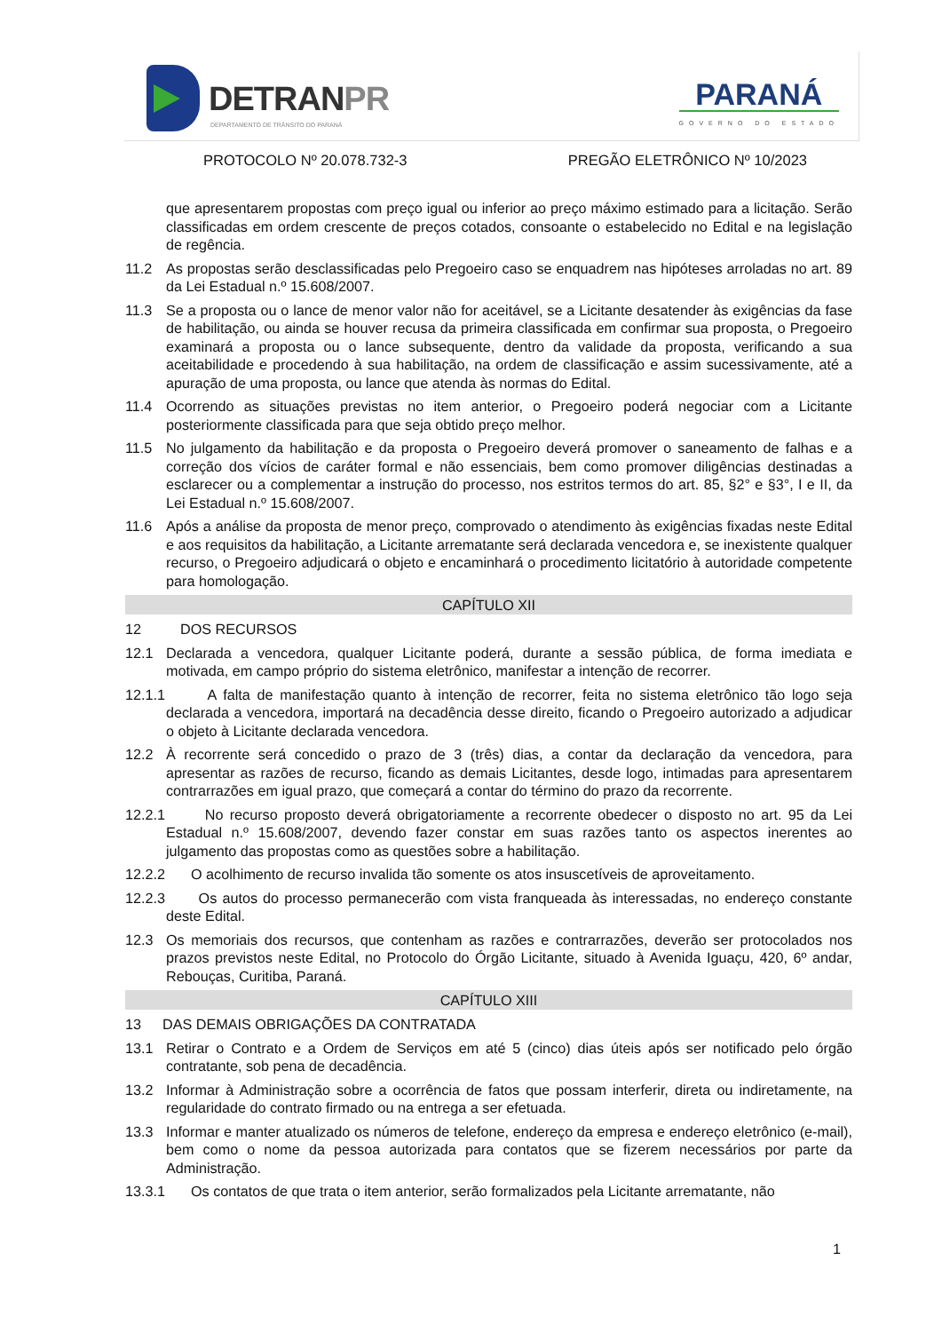DETRANPR
DEPARTAMENTO DE TRÂNSITO DO PARANÁ
PARANÁ
GOVERNO DO ESTADO
PROTOCOLO Nº 20.078.732-3 PREGÃO ELETRÔNICO Nº 10/2023
que apresentarem propostas com preço igual ou inferior ao preço máximo estimado para a licitação. Serão classificadas em ordem crescente de preços cotados, consoante o estabelecido no Edital e na legislação de regência.
11.2 As propostas serão desclassificadas pelo Pregoeiro caso se enquadrem nas hipóteses arroladas no art. 89 da Lei Estadual n.º 15.608/2007.
11.3 Se a proposta ou o lance de menor valor não for aceitável, se a Licitante desatender às exigências da fase de habilitação, ou ainda se houver recusa da primeira classificada em confirmar sua proposta, o Pregoeiro examinará a proposta ou o lance subsequente, dentro da validade da proposta, verificando a sua aceitabilidade e procedendo à sua habilitação, na ordem de classificação e assim sucessivamente, até a apuração de uma proposta, ou lance que atenda às normas do Edital.
11.4 Ocorrendo as situações previstas no item anterior, o Pregoeiro poderá negociar com a Licitante posteriormente classificada para que seja obtido preço melhor.
11.5 No julgamento da habilitação e da proposta o Pregoeiro deverá promover o saneamento de falhas e a correção dos vícios de caráter formal e não essenciais, bem como promover diligências destinadas a esclarecer ou a complementar a instrução do processo, nos estritos termos do art. 85, §2° e §3°, I e II, da Lei Estadual n.º 15.608/2007.
11.6 Após a análise da proposta de menor preço, comprovado o atendimento às exigências fixadas neste Edital e aos requisitos da habilitação, a Licitante arrematante será declarada vencedora e, se inexistente qualquer recurso, o Pregoeiro adjudicará o objeto e encaminhará o procedimento licitatório à autoridade competente para homologação.
CAPÍTULO XII
12 DOS RECURSOS
12.1 Declarada a vencedora, qualquer Licitante poderá, durante a sessão pública, de forma imediata e motivada, em campo próprio do sistema eletrônico, manifestar a intenção de recorrer.
12.1.1 A falta de manifestação quanto à intenção de recorrer, feita no sistema eletrônico tão logo seja declarada a vencedora, importará na decadência desse direito, ficando o Pregoeiro autorizado a adjudicar o objeto à Licitante declarada vencedora.
12.2 À recorrente será concedido o prazo de 3 (três) dias, a contar da declaração da vencedora, para apresentar as razões de recurso, ficando as demais Licitantes, desde logo, intimadas para apresentarem contrarrazões em igual prazo, que começará a contar do término do prazo da recorrente.
12.2.1 No recurso proposto deverá obrigatoriamente a recorrente obedecer o disposto no art. 95 da Lei Estadual n.º 15.608/2007, devendo fazer constar em suas razões tanto os aspectos inerentes ao julgamento das propostas como as questões sobre a habilitação.
12.2.2 O acolhimento de recurso invalida tão somente os atos insuscetíveis de aproveitamento.
12.2.3 Os autos do processo permanecerão com vista franqueada às interessadas, no endereço constante deste Edital.
12.3 Os memoriais dos recursos, que contenham as razões e contrarrazões, deverão ser protocolados nos prazos previstos neste Edital, no Protocolo do Órgão Licitante, situado à Avenida Iguaçu, 420, 6º andar, Rebouças, Curitiba, Paraná.
CAPÍTULO XIII
13 DAS DEMAIS OBRIGAÇÕES DA CONTRATADA
13.1 Retirar o Contrato e a Ordem de Serviços em até 5 (cinco) dias úteis após ser notificado pelo órgão contratante, sob pena de decadência.
13.2 Informar à Administração sobre a ocorrência de fatos que possam interferir, direta ou indiretamente, na regularidade do contrato firmado ou na entrega a ser efetuada.
13.3 Informar e manter atualizado os números de telefone, endereço da empresa e endereço eletrônico (e-mail), bem como o nome da pessoa autorizada para contatos que se fizerem necessários por parte da Administração.
13.3.1 Os contatos de que trata o item anterior, serão formalizados pela Licitante arrematante, não
1